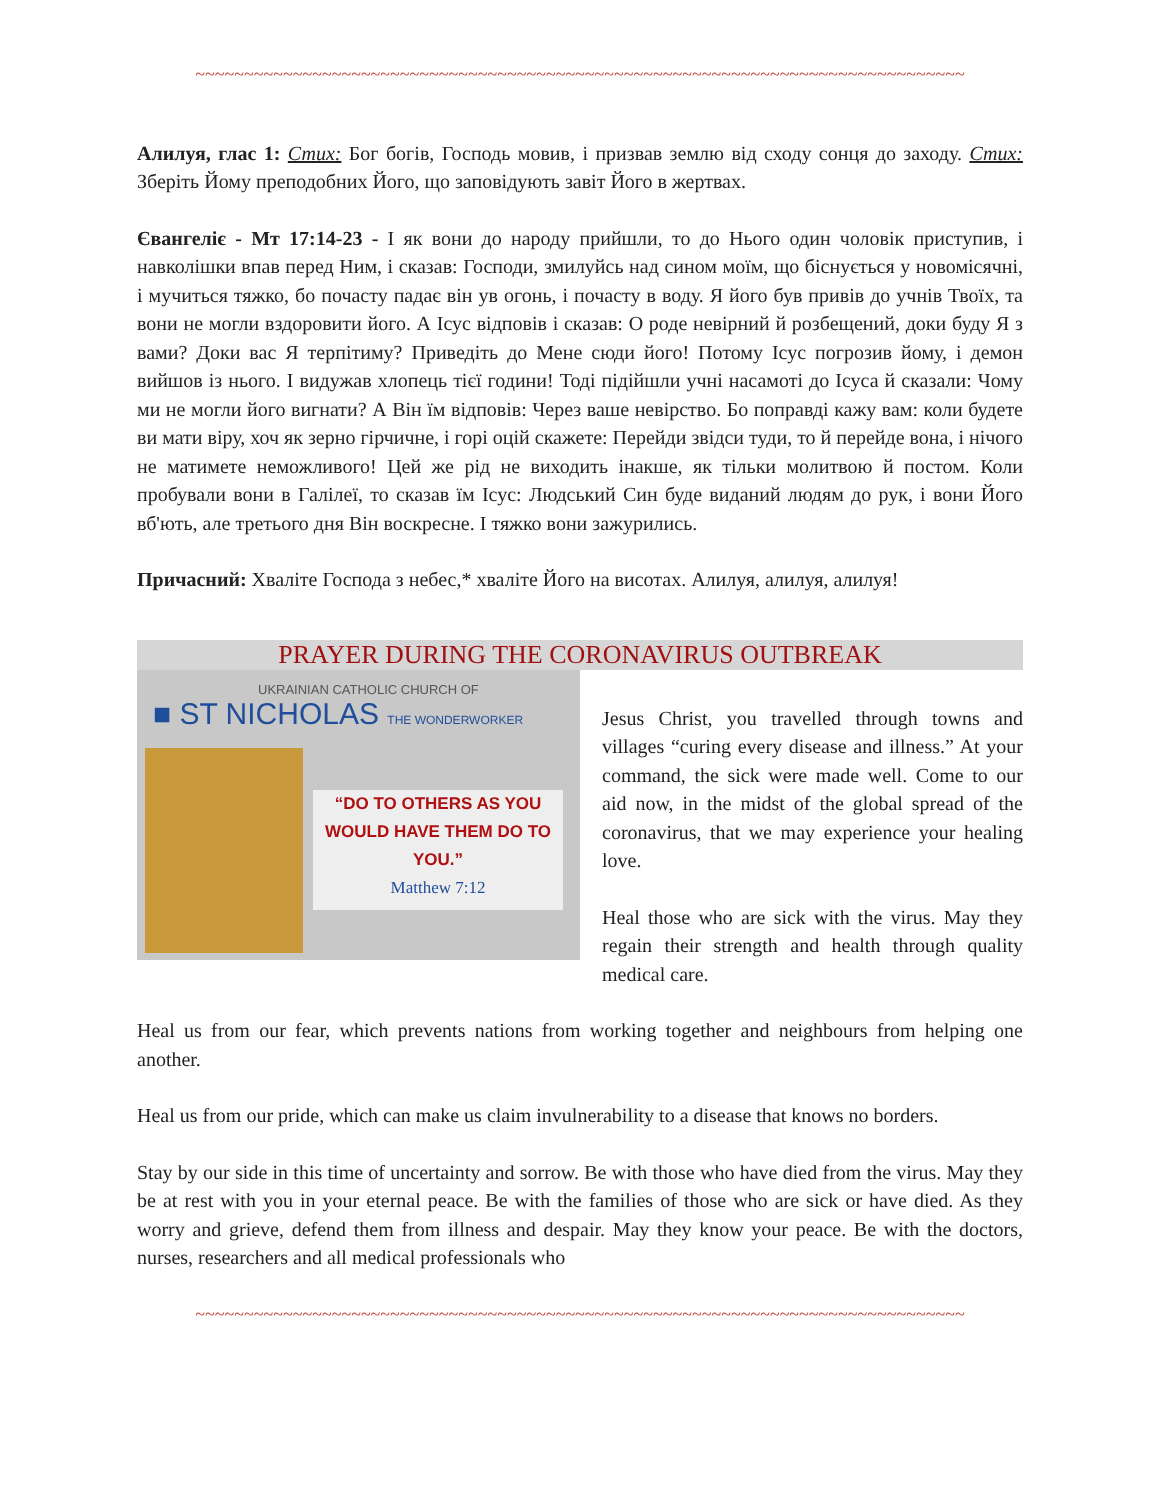~~~~~~~~~~~~~~~~~~~~~~~~~~~~~~~~~~~~~~~~~~~~~~~~~~~~~~~~~~~~~~~~~~~~~~~~~~~~~~~
Алилуя, глас 1: Стих: Бог богів, Господь мовив, і призвав землю від сходу сонця до заходу. Стих: Зберіть Йому преподобних Його, що заповідують завіт Його в жертвах.
Євангеліє - Мт 17:14-23 - І як вони до народу прийшли, то до Нього один чоловік приступив, і навколішки впав перед Ним, і сказав: Господи, змилуйсь над сином моїм, що біснується у новомісячні, і мучиться тяжко, бо почасту падає він ув огонь, і почасту в воду. Я його був привів до учнів Твоїх, та вони не могли вздоровити його. А Ісус відповів і сказав: О роде невірний й розбещений, доки буду Я з вами? Доки вас Я терпітиму? Приведіть до Мене сюди його! Потому Ісус погрозив йому, і демон вийшов із нього. І видужав хлопець тієї години! Тоді підійшли учні насамоті до Ісуса й сказали: Чому ми не могли його вигнати? А Він їм відповів: Через ваше невірство. Бо поправді кажу вам: коли будете ви мати віру, хоч як зерно гірчичне, і горі оцій скажете: Перейди звідси туди, то й перейде вона, і нічого не матимете неможливого! Цей же рід не виходить інакше, як тільки молитвою й постом. Коли пробували вони в Галілеї, то сказав їм Ісус: Людський Син буде виданий людям до рук, і вони Його вб'ють, але третього дня Він воскресне. І тяжко вони зажурились.
Причасний: Хваліте Господа з небес,* хваліте Його на висотах. Алилуя, алилуя, алилуя!
PRAYER DURING THE CORONAVIRUS OUTBREAK
UKRAINIAN CATHOLIC CHURCH OF
■ ST NICHOLAS THE WONDERWORKER
“DO TO OTHERS AS YOU WOULD HAVE THEM DO TO YOU.”
Matthew 7:12
Jesus Christ, you travelled through towns and villages “curing every disease and illness.” At your command, the sick were made well. Come to our aid now, in the midst of the global spread of the coronavirus, that we may experience your healing love.
Heal those who are sick with the virus. May they regain their strength and health through quality medical care.
Heal us from our fear, which prevents nations from working together and neighbours from helping one another.
Heal us from our pride, which can make us claim invulnerability to a disease that knows no borders.
Stay by our side in this time of uncertainty and sorrow. Be with those who have died from the virus. May they be at rest with you in your eternal peace. Be with the families of those who are sick or have died. As they worry and grieve, defend them from illness and despair. May they know your peace. Be with the doctors, nurses, researchers and all medical professionals who
~~~~~~~~~~~~~~~~~~~~~~~~~~~~~~~~~~~~~~~~~~~~~~~~~~~~~~~~~~~~~~~~~~~~~~~~~~~~~~~